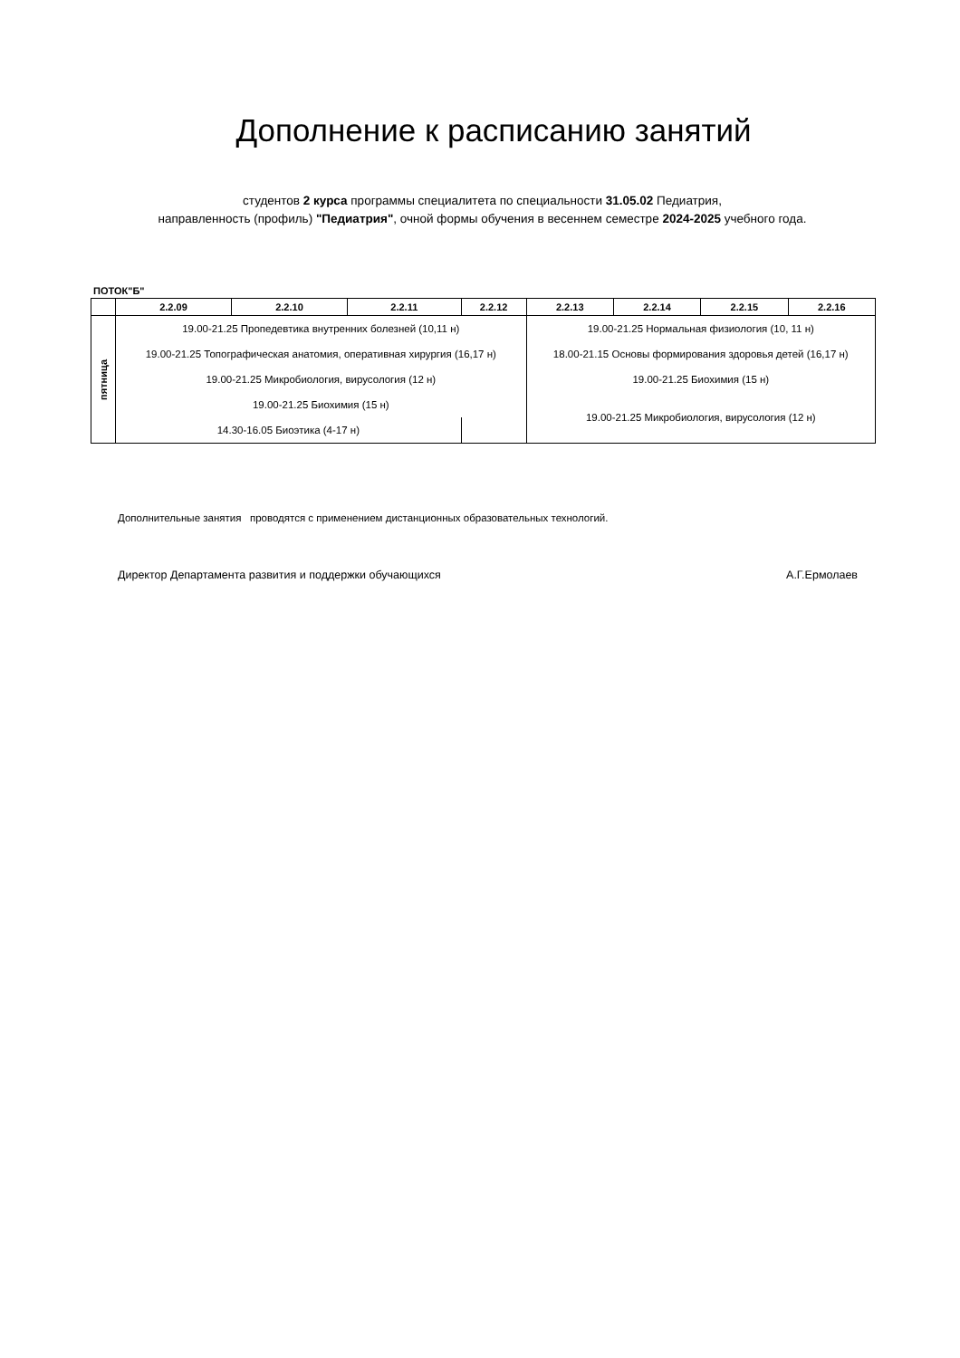Дополнение к расписанию занятий
студентов 2 курса программы специалитета по специальности 31.05.02 Педиатрия,
направленность (профиль) "Педиатрия", очной формы обучения в весеннем семестре 2024-2025 учебного года.
ПОТОК"Б"
| | 2.2.09 | 2.2.10 | 2.2.11 | 2.2.12 | 2.2.13 | 2.2.14 | 2.2.15 | 2.2.16 |
| --- | --- | --- | --- | --- | --- | --- | --- | --- |
| пятница | 19.00-21.25 Пропедевтика внутренних болезней (10,11 н) | | | | 19.00-21.25 Нормальная физиология (10, 11 н) | | | |
| | 19.00-21.25 Топографическая анатомия, оперативная хирургия (16,17 н) | | | | 18.00-21.15 Основы формирования здоровья детей (16,17 н) | | | |
| | 19.00-21.25 Микробиология, вирусология (12 н) | | | | 19.00-21.25 Биохимия (15 н) | | | |
| | 19.00-21.25 Биохимия (15 н) | | | | 19.00-21.25 Микробиология, вирусология (12 н) | | | |
| | 14.30-16.05 Биоэтика (4-17 н) | | | | | | | |
Дополнительные занятия проводятся с применением дистанционных образовательных технологий.
Директор Департамента развития и поддержки обучающихся А.Г.Ермолаев